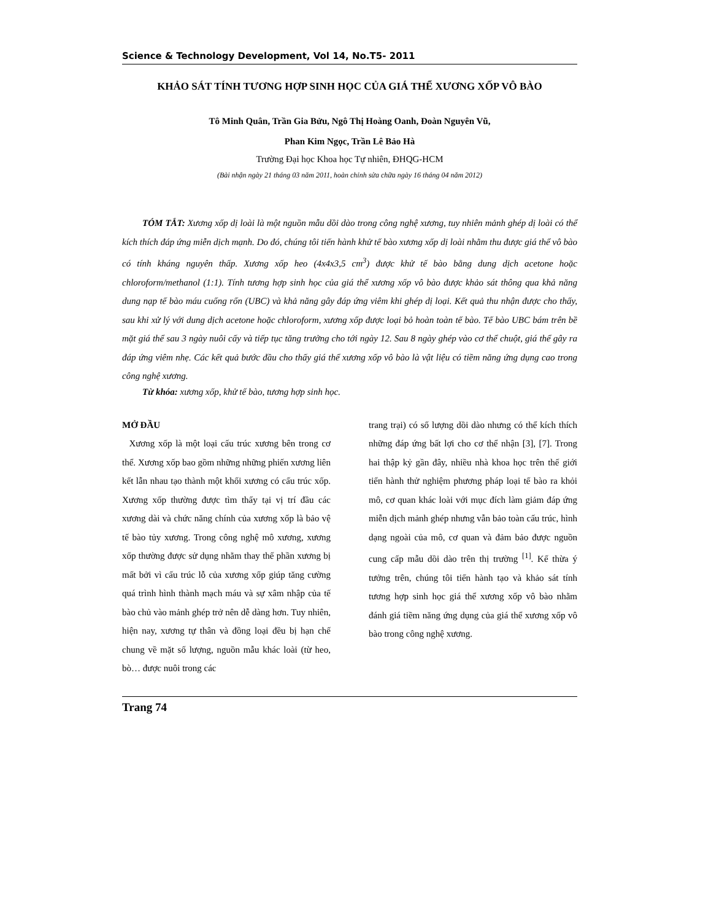Science & Technology Development, Vol 14, No.T5- 2011
KHẢO SÁT TÍNH TƯƠNG HỢP SINH HỌC CỦA GIÁ THỂ XƯƠNG XỐP VÔ BÀO
Tô Minh Quân, Trần Gia Bửu, Ngô Thị Hoàng Oanh, Đoàn Nguyên Vũ,
Phan Kim Ngọc, Trần Lê Bảo Hà
Trường Đại học Khoa học Tự nhiên, ĐHQG-HCM
(Bài nhận ngày 21 tháng 03 năm 2011, hoàn chỉnh sửa chữa ngày 16 tháng 04 năm 2012)
TÓM TẮT: Xương xốp dị loài là một nguồn mẫu dồi dào trong công nghệ xương, tuy nhiên mảnh ghép dị loài có thể kích thích đáp ứng miễn dịch mạnh. Do đó, chúng tôi tiến hành khử tế bào xương xốp dị loài nhằm thu được giá thể vô bào có tính kháng nguyên thấp. Xương xốp heo (4x4x3,5 cm<sup>3</sup>) được khử tế bào bằng dung dịch acetone hoặc chloroform/methanol (1:1). Tính tương hợp sinh học của giá thể xương xốp vô bào được khảo sát thông qua khả năng dung nạp tế bào máu cuống rốn (UBC) và khả năng gây đáp ứng viêm khi ghép dị loại. Kết quả thu nhận được cho thấy, sau khi xử lý với dung dịch acetone hoặc chloroform, xương xốp được loại bỏ hoàn toàn tế bào. Tế bào UBC bám trên bề mặt giá thể sau 3 ngày nuôi cấy và tiếp tục tăng trưởng cho tới ngày 12. Sau 8 ngày ghép vào cơ thể chuột, giá thể gây ra đáp ứng viêm nhẹ. Các kết quả bước đầu cho thấy giá thể xương xốp vô bào là vật liệu có tiềm năng ứng dụng cao trong công nghệ xương.
Từ khóa: xương xốp, khử tế bào, tương hợp sinh học.
MỞ ĐẦU
Xương xốp là một loại cấu trúc xương bên trong cơ thể. Xương xốp bao gồm những những phiến xương liên kết lẫn nhau tạo thành một khối xương có cấu trúc xốp. Xương xốp thường được tìm thấy tại vị trí đầu các xương dài và chức năng chính của xương xốp là bảo vệ tế bào tủy xương. Trong công nghệ mô xương, xương xốp thường được sử dụng nhằm thay thế phần xương bị mất bởi vì cấu trúc lỗ của xương xốp giúp tăng cường quá trình hình thành mạch máu và sự xâm nhập của tế bào chủ vào mảnh ghép trở nên dễ dàng hơn. Tuy nhiên, hiện nay, xương tự thân và đồng loại đều bị hạn chế chung về mặt số lượng, nguồn mẫu khác loài (từ heo, bò… được nuôi trong các
trang trại) có số lượng dồi dào nhưng có thể kích thích những đáp ứng bất lợi cho cơ thể nhận [3], [7]. Trong hai thập kỷ gần đây, nhiều nhà khoa học trên thế giới tiến hành thử nghiệm phương pháp loại tế bào ra khỏi mô, cơ quan khác loài với mục đích làm giảm đáp ứng miễn dịch mảnh ghép nhưng vẫn bảo toàn cấu trúc, hình dạng ngoài của mô, cơ quan và đảm bảo được nguồn cung cấp mẫu dồi dào trên thị trường <sup>[1]</sup>. Kế thừa ý tưởng trên, chúng tôi tiến hành tạo và khảo sát tính tương hợp sinh học giá thể xương xốp vô bào nhằm đánh giá tiềm năng ứng dụng của giá thể xương xốp vô bào trong công nghệ xương.
Trang 74